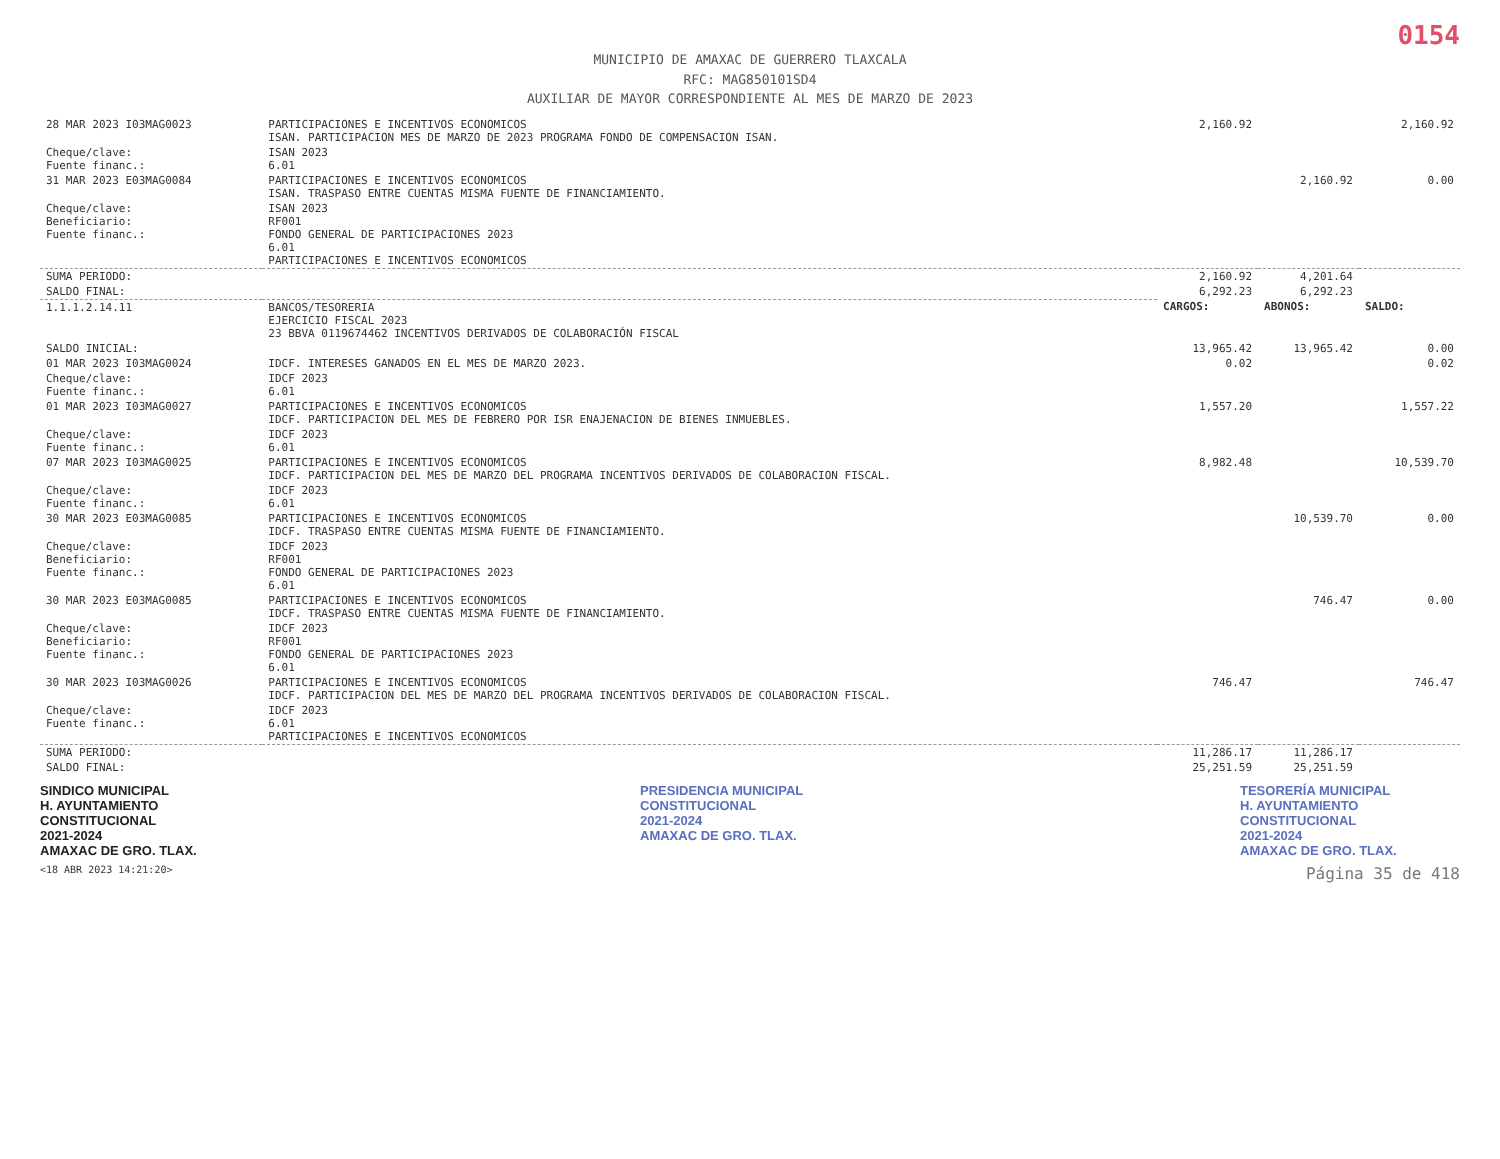0154
MUNICIPIO DE AMAXAC DE GUERRERO TLAXCALA
RFC: MAG850101SD4
AUXILIAR DE MAYOR CORRESPONDIENTE AL MES DE MARZO DE 2023
| 28 MAR 2023 I03MAG0023 | PARTICIPACIONES E INCENTIVOS ECONOMICOS ISAN. PARTICIPACION MES DE MARZO DE 2023 PROGRAMA FONDO DE COMPENSACION ISAN. | 2,160.92 | | 2,160.92 |
| Cheque/clave: Fuente financ.: | ISAN 2023 6.01 | | | |
| 31 MAR 2023 E03MAG0084 | PARTICIPACIONES E INCENTIVOS ECONOMICOS ISAN. TRASPASO ENTRE CUENTAS MISMA FUENTE DE FINANCIAMIENTO. | | 2,160.92 | 0.00 |
| Cheque/clave: Beneficiario: Fuente financ.: | ISAN 2023 RF001 FONDO GENERAL DE PARTICIPACIONES 2023 6.01 PARTICIPACIONES E INCENTIVOS ECONOMICOS | | | |
| SUMA PERIODO: | | 2,160.92 | 4,201.64 | |
| SALDO FINAL: | | 6,292.23 | 6,292.23 | |
| 1.1.1.2.14.11 | BANCOS/TESORERIA EJERCICIO FISCAL 2023 23 BBVA 0119674462 INCENTIVOS DERIVADOS DE COLABORACIÓN FISCAL | CARGOS: | ABONOS: | SALDO: |
| SALDO INICIAL: | | 13,965.42 | 13,965.42 | 0.00 |
| 01 MAR 2023 I03MAG0024 | IDCF. INTERESES GANADOS EN EL MES DE MARZO 2023. | 0.02 | | 0.02 |
| Cheque/clave: Fuente financ.: | IDCF 2023 6.01 | | | |
| 01 MAR 2023 I03MAG0027 | PARTICIPACIONES E INCENTIVOS ECONOMICOS IDCF. PARTICIPACION DEL MES DE FEBRERO POR ISR ENAJENACION DE BIENES INMUEBLES. | 1,557.20 | | 1,557.22 |
| Cheque/clave: Fuente financ.: | IDCF 2023 6.01 | | | |
| 07 MAR 2023 I03MAG0025 | PARTICIPACIONES E INCENTIVOS ECONOMICOS IDCF. PARTICIPACION DEL MES DE MARZO DEL PROGRAMA INCENTIVOS DERIVADOS DE COLABORACION FISCAL. | 8,982.48 | | 10,539.70 |
| Cheque/clave: Fuente financ.: | IDCF 2023 6.01 | | | |
| 30 MAR 2023 E03MAG0085 | PARTICIPACIONES E INCENTIVOS ECONOMICOS IDCF. TRASPASO ENTRE CUENTAS MISMA FUENTE DE FINANCIAMIENTO. | | 10,539.70 | 0.00 |
| Cheque/clave: Beneficiario: Fuente financ.: | IDCF 2023 RF001 FONDO GENERAL DE PARTICIPACIONES 2023 6.01 | | | |
| 30 MAR 2023 E03MAG0085 | PARTICIPACIONES E INCENTIVOS ECONOMICOS IDCF. TRASPASO ENTRE CUENTAS MISMA FUENTE DE FINANCIAMIENTO. | | 746.47 | 0.00 |
| Cheque/clave: Beneficiario: Fuente financ.: | IDCF 2023 RF001 FONDO GENERAL DE PARTICIPACIONES 2023 6.01 | | | |
| 30 MAR 2023 I03MAG0026 | PARTICIPACIONES E INCENTIVOS ECONOMICOS IDCF. PARTICIPACION DEL MES DE MARZO DEL PROGRAMA INCENTIVOS DERIVADOS DE COLABORACION FISCAL. | 746.47 | | 746.47 |
| Cheque/clave: Fuente financ.: | IDCF 2023 6.01 PARTICIPACIONES E INCENTIVOS ECONOMICOS | | | |
| SUMA PERIODO: | | 11,286.17 | 11,286.17 | |
| SALDO FINAL: | | 25,251.59 | 25,251.59 | |
SINDICO MUNICIPAL
H. AYUNTAMIENTO CONSTITUCIONAL
2021-2024
AMAXAC DE GRO. TLAX.
PRESIDENCIA MUNICIPAL
CONSTITUCIONAL
2021-2024
AMAXAC DE GRO. TLAX.
TESORERÍA MUNICIPAL
H. AYUNTAMIENTO CONSTITUCIONAL
2021-2024
AMAXAC DE GRO. TLAX.
<18 ABR 2023 14:21:20> Página 35 de 418